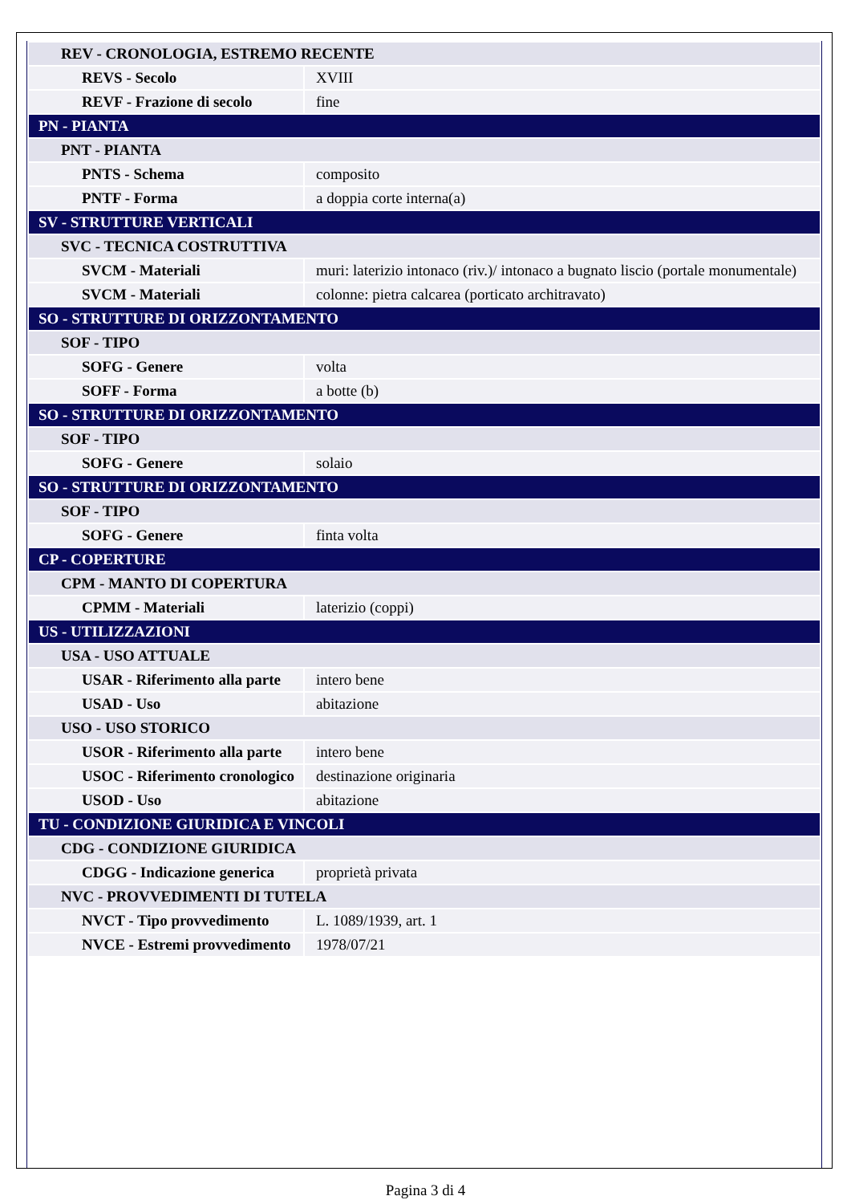| REV - CRONOLOGIA, ESTREMO RECENTE | |
| REVS - Secolo | XVIII |
| REVF - Frazione di secolo | fine |
| PN - PIANTA | |
| PNT - PIANTA | |
| PNTS - Schema | composito |
| PNTF - Forma | a doppia corte interna(a) |
| SV - STRUTTURE VERTICALI | |
| SVC - TECNICA COSTRUTTIVA | |
| SVCM - Materiali | muri: laterizio intonaco (riv.)/ intonaco a bugnato liscio (portale monumentale) |
| SVCM - Materiali | colonne: pietra calcarea (porticato architravato) |
| SO - STRUTTURE DI ORIZZONTAMENTO | |
| SOF - TIPO | |
| SOFG - Genere | volta |
| SOFF - Forma | a botte (b) |
| SO - STRUTTURE DI ORIZZONTAMENTO | |
| SOF - TIPO | |
| SOFG - Genere | solaio |
| SO - STRUTTURE DI ORIZZONTAMENTO | |
| SOF - TIPO | |
| SOFG - Genere | finta volta |
| CP - COPERTURE | |
| CPM - MANTO DI COPERTURA | |
| CPMM - Materiali | laterizio (coppi) |
| US - UTILIZZAZIONI | |
| USA - USO ATTUALE | |
| USAR - Riferimento alla parte | intero bene |
| USAD - Uso | abitazione |
| USO - USO STORICO | |
| USOR - Riferimento alla parte | intero bene |
| USOC - Riferimento cronologico | destinazione originaria |
| USOD - Uso | abitazione |
| TU - CONDIZIONE GIURIDICA E VINCOLI | |
| CDG - CONDIZIONE GIURIDICA | |
| CDGG - Indicazione generica | proprietà privata |
| NVC - PROVVEDIMENTI DI TUTELA | |
| NVCT - Tipo provvedimento | L. 1089/1939, art. 1 |
| NVCE - Estremi provvedimento | 1978/07/21 |
Pagina 3 di 4